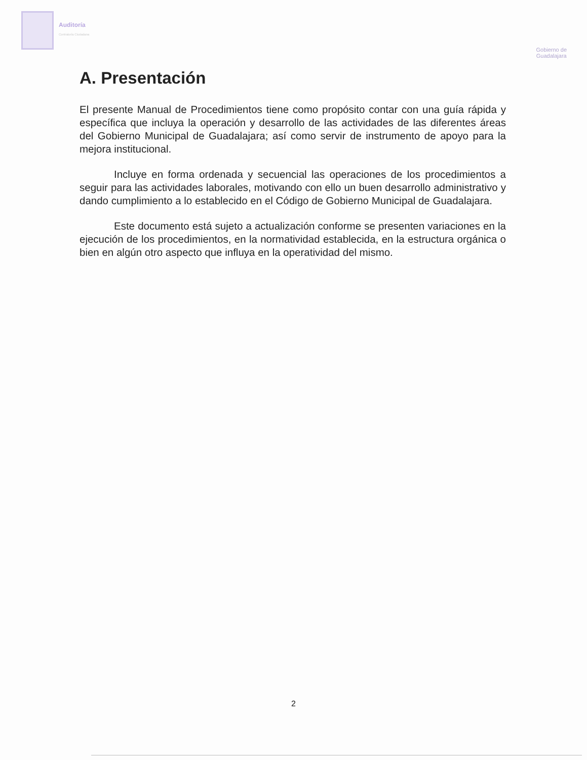Auditoría
Contraloría Ciudadana
Gobierno de
Guadalajara
A. Presentación
El presente Manual de Procedimientos tiene como propósito contar con una guía rápida y específica que incluya la operación y desarrollo de las actividades de las diferentes áreas del Gobierno Municipal de Guadalajara; así como servir de instrumento de apoyo para la mejora institucional.
Incluye en forma ordenada y secuencial las operaciones de los procedimientos a seguir para las actividades laborales, motivando con ello un buen desarrollo administrativo y dando cumplimiento a lo establecido en el Código de Gobierno Municipal de Guadalajara.
Este documento está sujeto a actualización conforme se presenten variaciones en la ejecución de los procedimientos, en la normatividad establecida, en la estructura orgánica o bien en algún otro aspecto que influya en la operatividad del mismo.
2